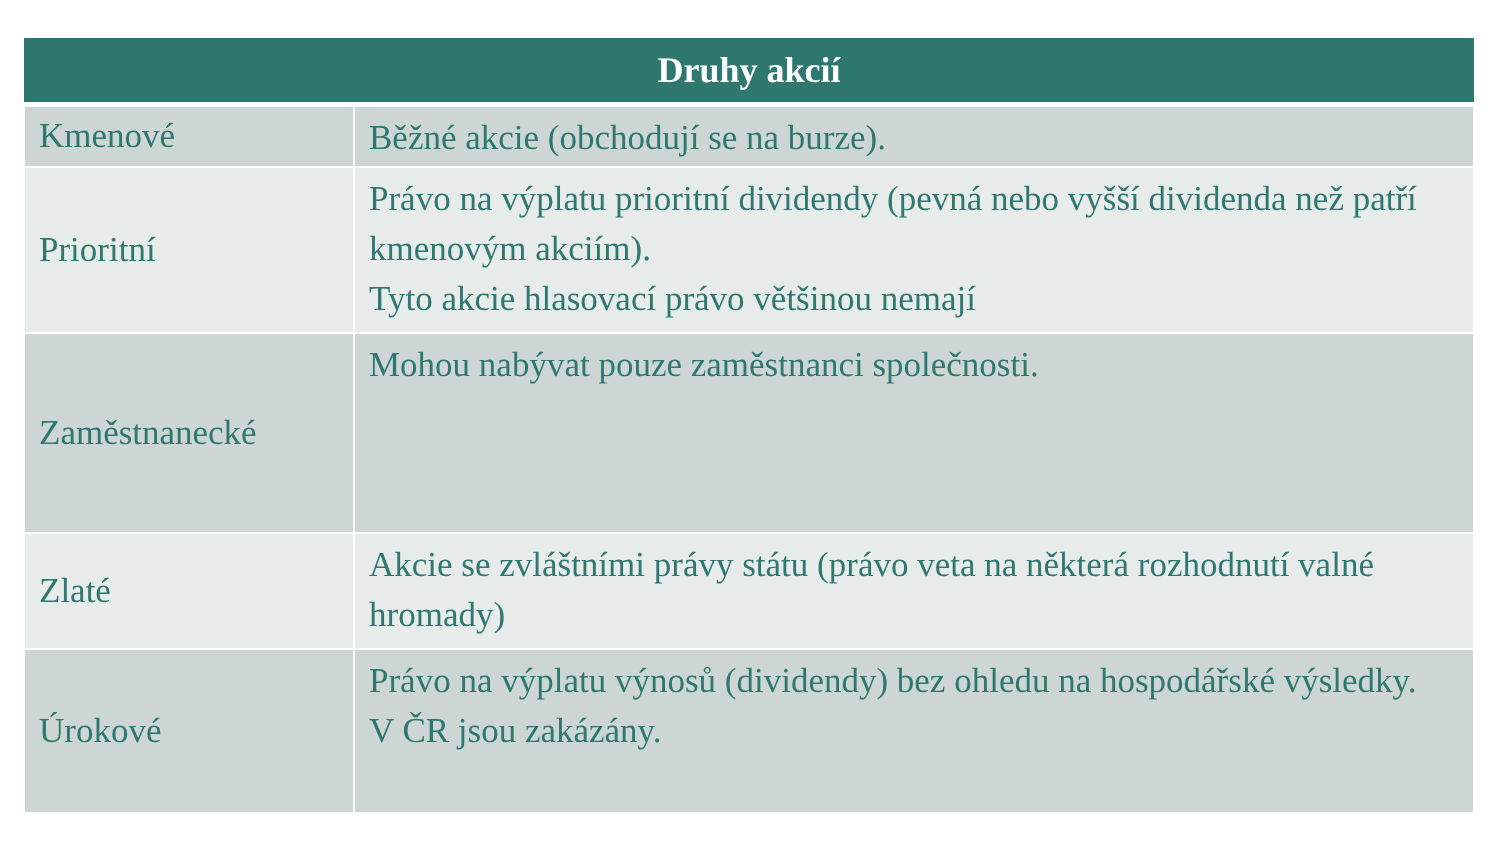| Druhy akcií | |
| --- | --- |
| Kmenové | Běžné akcie (obchodují se na burze). |
| Prioritní | Právo na výplatu prioritní dividendy (pevná nebo vyšší dividenda než patří kmenovým akciím). Tyto akcie hlasovací právo většinou nemají |
| Zaměstnanecké | Mohou nabývat pouze zaměstnanci společnosti. |
| Zlaté | Akcie se zvláštními právy státu (právo veta na některá rozhodnutí valné hromady) |
| Úrokové | Právo na výplatu výnosů (dividendy) bez ohledu na hospodářské výsledky. V ČR jsou zakázány. |